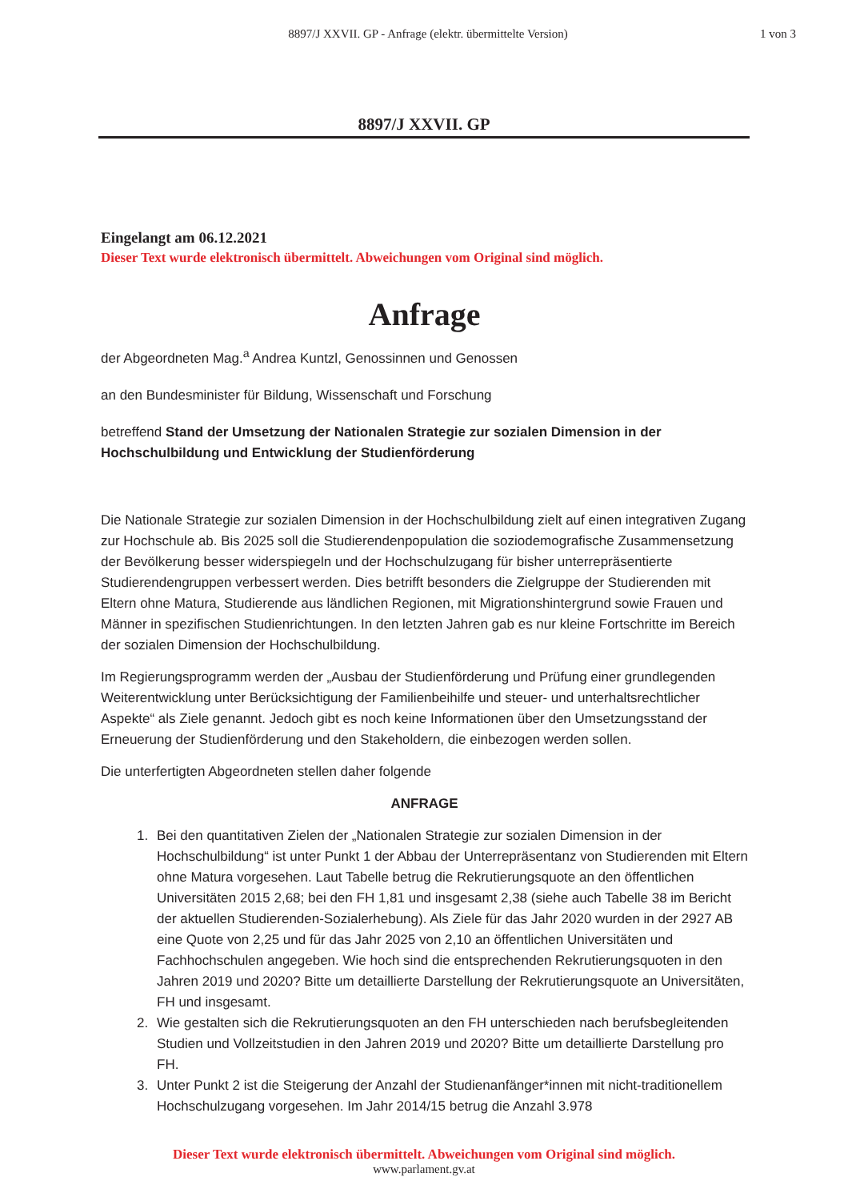8897/J XXVII. GP - Anfrage (elektr. übermittelte Version)
1 von 3
8897/J XXVII. GP
Eingelangt am 06.12.2021
Dieser Text wurde elektronisch übermittelt. Abweichungen vom Original sind möglich.
Anfrage
der Abgeordneten Mag.<sup>a</sup> Andrea Kuntzl, Genossinnen und Genossen
an den Bundesminister für Bildung, Wissenschaft und Forschung
betreffend Stand der Umsetzung der Nationalen Strategie zur sozialen Dimension in der Hochschulbildung und Entwicklung der Studienförderung
Die Nationale Strategie zur sozialen Dimension in der Hochschulbildung zielt auf einen integrativen Zugang zur Hochschule ab. Bis 2025 soll die Studierendenpopulation die soziodemografische Zusammensetzung der Bevölkerung besser widerspiegeln und der Hochschulzugang für bisher unterrepräsentierte Studierendengruppen verbessert werden. Dies betrifft besonders die Zielgruppe der Studierenden mit Eltern ohne Matura, Studierende aus ländlichen Regionen, mit Migrationshintergrund sowie Frauen und Männer in spezifischen Studienrichtungen. In den letzten Jahren gab es nur kleine Fortschritte im Bereich der sozialen Dimension der Hochschulbildung.
Im Regierungsprogramm werden der „Ausbau der Studienförderung und Prüfung einer grundlegenden Weiterentwicklung unter Berücksichtigung der Familienbeihilfe und steuer- und unterhaltsrechtlicher Aspekte“ als Ziele genannt. Jedoch gibt es noch keine Informationen über den Umsetzungsstand der Erneuerung der Studienförderung und den Stakeholdern, die einbezogen werden sollen.
Die unterfertigten Abgeordneten stellen daher folgende
ANFRAGE
1. Bei den quantitativen Zielen der „Nationalen Strategie zur sozialen Dimension in der Hochschulbildung“ ist unter Punkt 1 der Abbau der Unterrepräsentanz von Studierenden mit Eltern ohne Matura vorgesehen. Laut Tabelle betrug die Rekrutierungsquote an den öffentlichen Universitäten 2015 2,68; bei den FH 1,81 und insgesamt 2,38 (siehe auch Tabelle 38 im Bericht der aktuellen Studierenden-Sozialerhebung). Als Ziele für das Jahr 2020 wurden in der 2927 AB eine Quote von 2,25 und für das Jahr 2025 von 2,10 an öffentlichen Universitäten und Fachhochschulen angegeben. Wie hoch sind die entsprechenden Rekrutierungsquoten in den Jahren 2019 und 2020? Bitte um detaillierte Darstellung der Rekrutierungsquote an Universitäten, FH und insgesamt.
2. Wie gestalten sich die Rekrutierungsquoten an den FH unterschieden nach berufsbegleitenden Studien und Vollzeitstudien in den Jahren 2019 und 2020? Bitte um detaillierte Darstellung pro FH.
3. Unter Punkt 2 ist die Steigerung der Anzahl der Studienanfänger*innen mit nicht-traditionellem Hochschulzugang vorgesehen. Im Jahr 2014/15 betrug die Anzahl 3.978
Dieser Text wurde elektronisch übermittelt. Abweichungen vom Original sind möglich.
www.parlament.gv.at